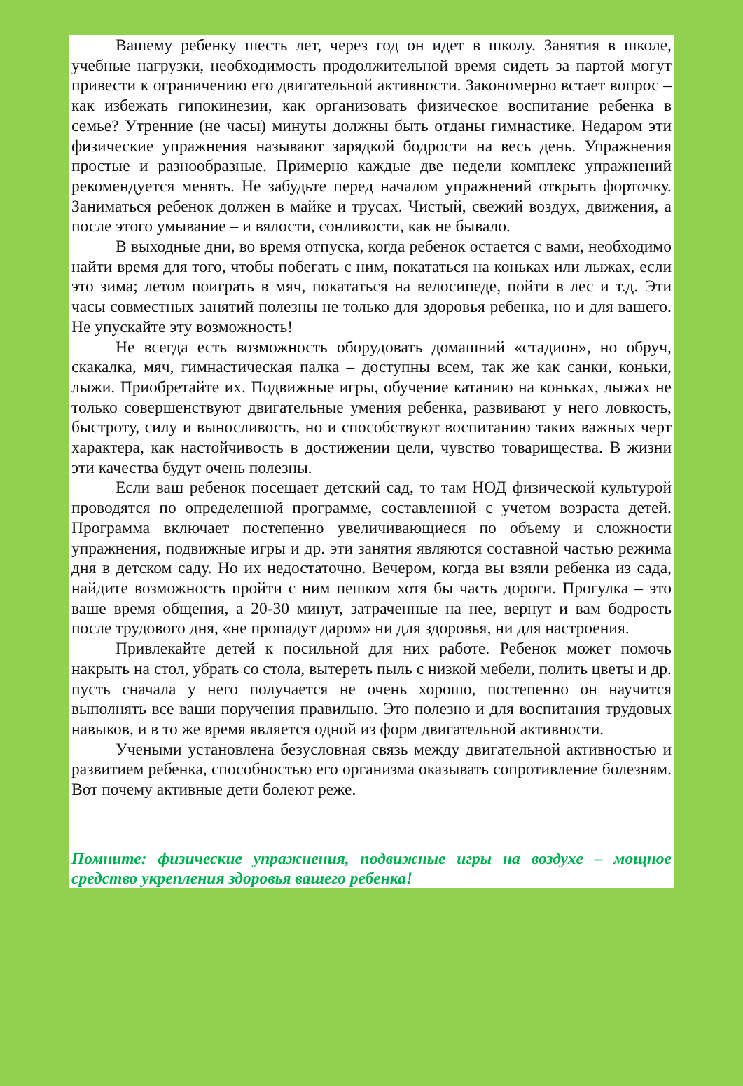Вашему ребенку шесть лет, через год он идет в школу. Занятия в школе, учебные нагрузки, необходимость продолжительной время сидеть за партой могут привести к ограничению его двигательной активности. Закономерно встает вопрос – как избежать гипокинезии, как организовать физическое воспитание ребенка в семье? Утренние (не часы) минуты должны быть отданы гимнастике. Недаром эти физические упражнения называют зарядкой бодрости на весь день. Упражнения простые и разнообразные. Примерно каждые две недели комплекс упражнений рекомендуется менять. Не забудьте перед началом упражнений открыть форточку. Заниматься ребенок должен в майке и трусах. Чистый, свежий воздух, движения, а после этого умывание – и вялости, сонливости, как не бывало.
В выходные дни, во время отпуска, когда ребенок остается с вами, необходимо найти время для того, чтобы побегать с ним, покататься на коньках или лыжах, если это зима; летом поиграть в мяч, покататься на велосипеде, пойти в лес и т.д. Эти часы совместных занятий полезны не только для здоровья ребенка, но и для вашего. Не упускайте эту возможность!
Не всегда есть возможность оборудовать домашний «стадион», но обруч, скакалка, мяч, гимнастическая палка – доступны всем, так же как санки, коньки, лыжи. Приобретайте их. Подвижные игры, обучение катанию на коньках, лыжах не только совершенствуют двигательные умения ребенка, развивают у него ловкость, быстроту, силу и выносливость, но и способствуют воспитанию таких важных черт характера, как настойчивость в достижении цели, чувство товарищества. В жизни эти качества будут очень полезны.
Если ваш ребенок посещает детский сад, то там НОД физической культурой проводятся по определенной программе, составленной с учетом возраста детей. Программа включает постепенно увеличивающиеся по объему и сложности упражнения, подвижные игры и др. эти занятия являются составной частью режима дня в детском саду. Но их недостаточно. Вечером, когда вы взяли ребенка из сада, найдите возможность пройти с ним пешком хотя бы часть дороги. Прогулка – это ваше время общения, а 20-30 минут, затраченные на нее, вернут и вам бодрость после трудового дня, «не пропадут даром» ни для здоровья, ни для настроения.
Привлекайте детей к посильной для них работе. Ребенок может помочь накрыть на стол, убрать со стола, вытереть пыль с низкой мебели, полить цветы и др. пусть сначала у него получается не очень хорошо, постепенно он научится выполнять все ваши поручения правильно. Это полезно и для воспитания трудовых навыков, и в то же время является одной из форм двигательной активности.
Учеными установлена безусловная связь между двигательной активностью и развитием ребенка, способностью его организма оказывать сопротивление болезням. Вот почему активные дети болеют реже.
Помните: физические упражнения, подвижные игры на воздухе – мощное средство укрепления здоровья вашего ребенка!